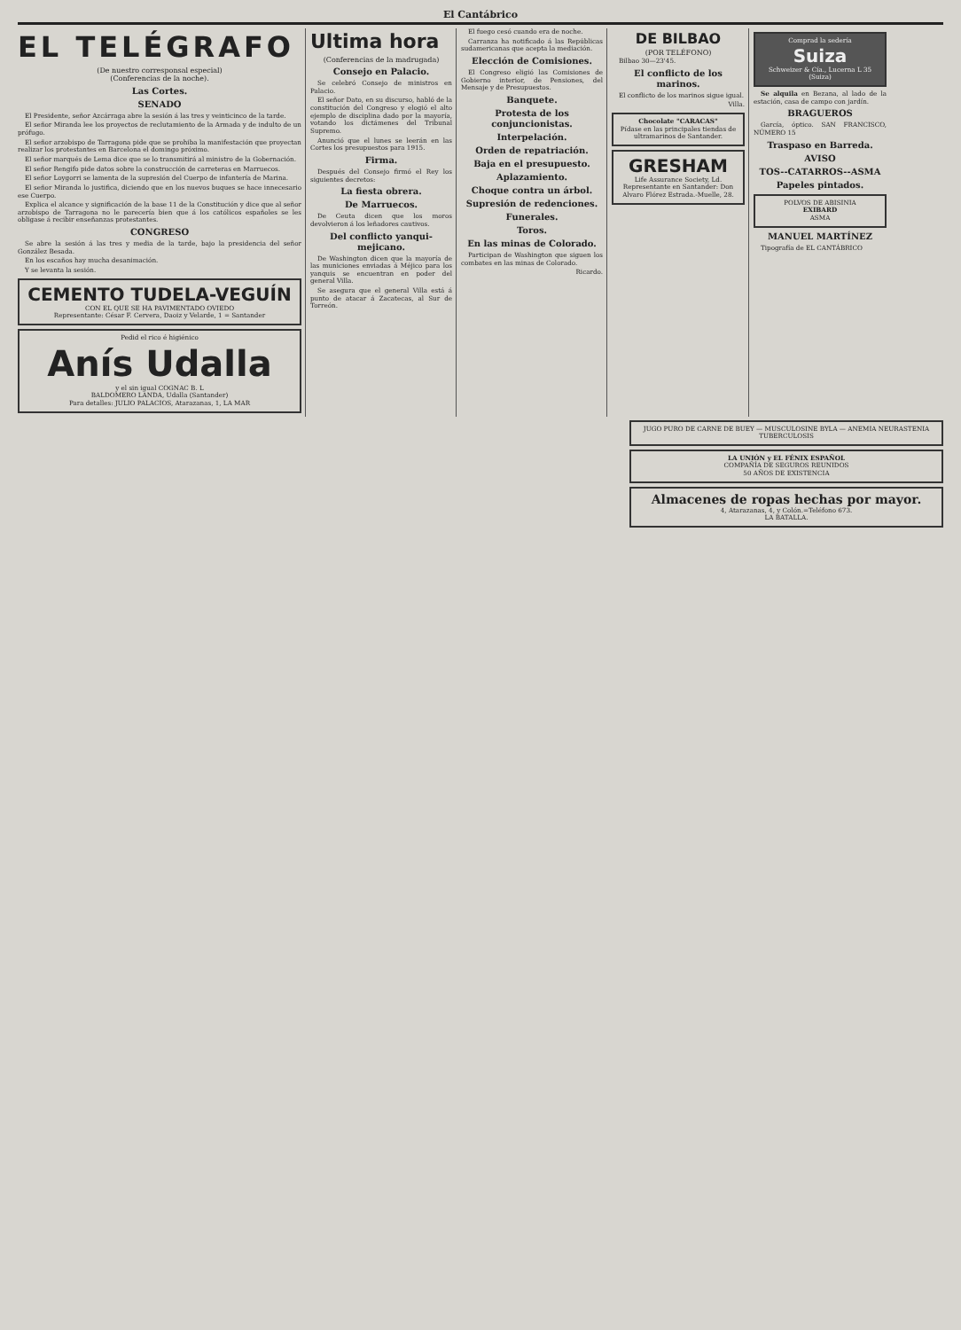El Cantábrico
EL TELÉGRAFO
(De nuestro corresponsal especial)
(Conferencias de la noche).
Las Cortes.
SENADO
El Presidente, señor Azcárraga abre la sesión á las tres y veinticinco de la tarde.
El señor Miranda lee los proyectos de reclutamiento de la Armada y de indulto de un prófugo.
El señor arzobispo de Tarragona pide que se prohiba la manifestación que proyectan realizar los protestantes en Barcelona el domingo próximo.
El señor marqués de Lema dice que se lo transmitirá al ministro de la Gobernación.
El señor Rengifo pide datos sobre la construcción de carreteras en Marruecos.
El señor Loygorri se lamenta de la supresión del Cuerpo de infantería de Marina.
El señor Miranda lo justifica, diciendo que en los nuevos buques se hace innecesario ese Cuerpo.
Explica el alcance y significación de la base 11 de la Constitución y dice que al señor arzobispo de Tarragona no le parecería bien que á los católicos españoles se les obligase á recibir enseñanzas protestantes.
CONGRESO
Se abre la sesión á las tres y media de la tarde, bajo la presidencia del señor González Besada.
En los escaños hay mucha desanimación.
Y se levanta la sesión.
CEMENTO TUDELA-VEGUÍN
CON EL QUE SE HA PAVIMENTADO OVIEDO
Representante: César F. Cervera, Daoiz y Velarde, 1 = Santander
Pedid el rico é higiénico
Anís Udalla
y el sin igual COGNAC B. L
BALDOMERO LANDA, Udalla (Santander)
Para detalles: JULIO PALACIOS, Atarazanas, 1, LA MAR
Ultima hora
(Conferencias de la madrugada)
Consejo en Palacio.
Se celebró Consejo de ministros en Palacio.
El señor Dato, en su discurso, habló de la constitución del Congreso y elogió el alto ejemplo de disciplina dado por la mayoría, votando los dictámenes del Tribunal Supremo.
Anunció que el lunes se leerán en las Cortes los presupuestos para 1915.
Firma.
Después del Consejo firmó el Rey los siguientes decretos:
La fiesta obrera.
De Marruecos.
De Ceuta dicen que los moros devolvieron á los leñadores cautivos.
Del conflicto yanqui-mejicano.
De Washington dicen que la mayoría de las municiones enviadas á Méjico para los yanquis se encuentran en poder del general Villa.
Se asegura que el general Villa está á punto de atacar á Zacatecas, al Sur de Torreón.
El fuego cesó cuando era de noche.
Carranza ha notificado á las Repúblicas sudamericanas que acepta la mediación.
Elección de Comisiones.
El Congreso eligió las Comisiones de Gobierno interior, de Pensiones, del Mensaje y de Presupuestos.
Banquete.
Protesta de los conjuncionistas.
Interpelación.
Orden de repatriación.
Baja en el presupuesto.
Aplazamiento.
Choque contra un árbol.
Supresión de redenciones.
Funerales.
Toros.
En las minas de Colorado.
Participan de Washington que siguen los combates en las minas de Colorado.
Ricardo.
DE BILBAO
(POR TELÉFONO)
Bilbao 30—23'45.
El conflicto de los marinos.
El conflicto de los marinos sigue igual.
Villa.
Chocolate "CARACAS"
Pídase en las principales tiendas de ultramarinos de Santander.
GRESHAM
Life Assurance Society, Ld.
Representante en Santander: Don Alvaro Flórez Estrada.-Muelle, 28.
Comprad la sedería
Suiza
Schweizer & Cía., Lucerna L 35 (Suiza)
Se alquila en Bezana, al lado de la estación, casa de campo con jardín.
BRAGUEROS
García, óptico. SAN FRANCISCO, NÚMERO 15
Traspaso en Barreda.
AVISO
TOS--CATARROS--ASMA
Papeles pintados.
POLVOS DE ABISINIA
EXIBARD
ASMA
MANUEL MARTÍNEZ
Tipografía de EL CANTÁBRICO
JUGO PURO DE CARNE DE BUEY — MUSCULOSINE BYLA — ANEMIA NEURASTENIA TUBERCULOSIS
LA UNIÓN y EL FÉNIX ESPAÑOL
COMPAÑÍA DE SEGUROS REUNIDOS
50 AÑOS DE EXISTENCIA
Almacenes de ropas hechas por mayor.
4, Atarazanas, 4, y Colón.=Teléfono 673.
LA BATALLA.